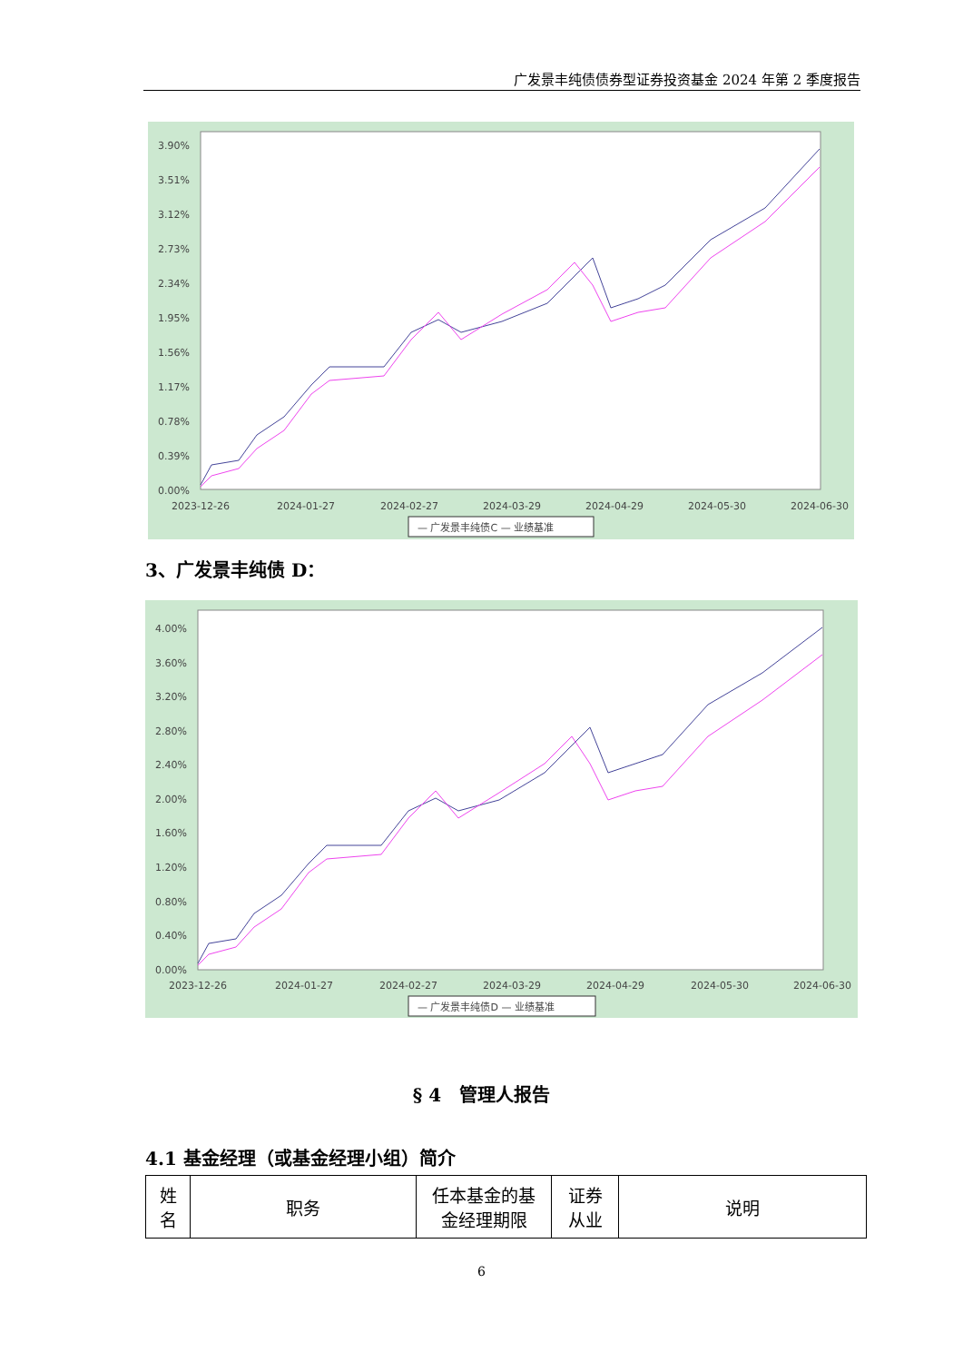广发景丰纯债债券型证券投资基金 2024 年第 2 季度报告
3.90%
3.51%
3.12%
2.73%
2.34%
1.95%
1.56%
1.17%
0.78%
0.39%
0.00%
2023-12-26
2024-01-27
2024-02-27
2024-03-29
2024-04-29
2024-05-30
2024-06-30
— 广发景丰纯债C — 业绩基准
3、广发景丰纯债 D：
4.00%
3.60%
3.20%
2.80%
2.40%
2.00%
1.60%
1.20%
0.80%
0.40%
0.00%
2023-12-26
2024-01-27
2024-02-27
2024-03-29
2024-04-29
2024-05-30
2024-06-30
— 广发景丰纯债D — 业绩基准
§ 4　管理人报告
4.1 基金经理（或基金经理小组）简介
| 姓 名 | 职务 | 任本基金的基 金经理期限 | 证券 从业 | 说明 |
6